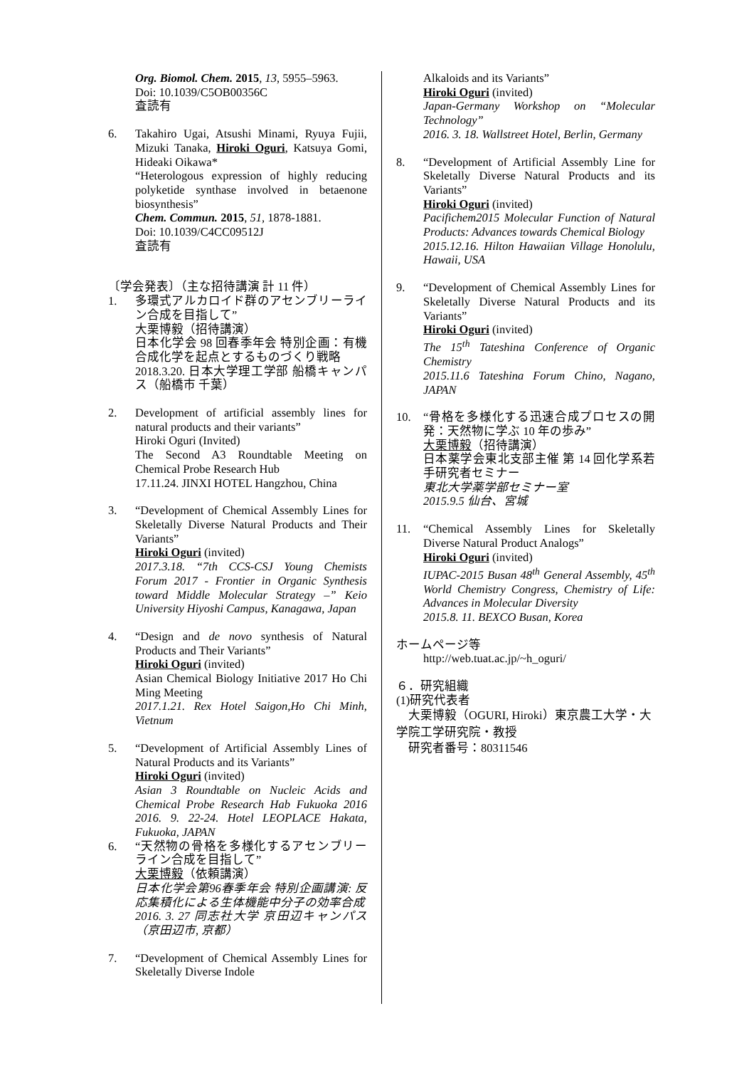Org. Biomol. Chem. 2015, 13, 5955–5963.
Doi: 10.1039/C5OB00356C
査読有
6. Takahiro Ugai, Atsushi Minami, Ryuya Fujii, Mizuki Tanaka, Hiroki Oguri, Katsuya Gomi, Hideaki Oikawa*
“Heterologous expression of highly reducing polyketide synthase involved in betaenone biosynthesis”
Chem. Commun. 2015, 51, 1878-1881.
Doi: 10.1039/C4CC09512J
査読有
〔学会発表〕（主な招待講演 計 11 件）
1. 多環式アルカロイド群のアセンブリーライン合成を目指して”
大栗博毅（招待講演）
日本化学会 98 回春季年会 特別企画：有機合成化学を起点とするものづくり戦略
2018.3.20. 日本大学理工学部 船橋キャンパス（船橋市 千葉）
2. Development of artificial assembly lines for natural products and their variants”
Hiroki Oguri (Invited)
The Second A3 Roundtable Meeting on Chemical Probe Research Hub
17.11.24. JINXI HOTEL Hangzhou, China
3. “Development of Chemical Assembly Lines for Skeletally Diverse Natural Products and Their Variants”
Hiroki Oguri (invited)
2017.3.18. “7th CCS-CSJ Young Chemists Forum 2017 - Frontier in Organic Synthesis toward Middle Molecular Strategy –” Keio University Hiyoshi Campus, Kanagawa, Japan
4. “Design and de novo synthesis of Natural Products and Their Variants”
Hiroki Oguri (invited)
Asian Chemical Biology Initiative 2017 Ho Chi Ming Meeting
2017.1.21. Rex Hotel Saigon,Ho Chi Minh, Vietnum
5. “Development of Artificial Assembly Lines of Natural Products and its Variants”
Hiroki Oguri (invited)
Asian 3 Roundtable on Nucleic Acids and Chemical Probe Research Hab Fukuoka 2016 2016. 9. 22-24. Hotel LEOPLACE Hakata, Fukuoka, JAPAN
6. “天然物の骨格を多様化するアセンブリーライン合成を目指して”
大栗博毅（依頼講演）
日本化学会第96春季年会 特別企画講演: 反応集積化による生体機能中分子の効率合成
2016. 3. 27 同志社大学 京田辺キャンパス（京田辺市, 京都）
7. “Development of Chemical Assembly Lines for Skeletally Diverse Indole
Alkaloids and its Variants”
Hiroki Oguri (invited)
Japan-Germany Workshop on “Molecular Technology”
2016. 3. 18. Wallstreet Hotel, Berlin, Germany
8. “Development of Artificial Assembly Line for Skeletally Diverse Natural Products and its Variants”
Hiroki Oguri (invited)
Pacifichem2015 Molecular Function of Natural Products: Advances towards Chemical Biology
2015.12.16. Hilton Hawaiian Village Honolulu, Hawaii, USA
9. “Development of Chemical Assembly Lines for Skeletally Diverse Natural Products and its Variants”
Hiroki Oguri (invited)
The 15<sup>th</sup> Tateshina Conference of Organic Chemistry
2015.11.6 Tateshina Forum Chino, Nagano, JAPAN
10. “骨格を多様化する迅速合成プロセスの開発：天然物に学ぶ 10 年の歩み”
大栗博毅（招待講演）
日本薬学会東北支部主催 第 14 回化学系若手研究者セミナー
東北大学薬学部セミナー室
2015.9.5 仙台、宮城
11. “Chemical Assembly Lines for Skeletally Diverse Natural Product Analogs”
Hiroki Oguri (invited)
IUPAC-2015 Busan 48<sup>th</sup> General Assembly, 45<sup>th</sup> World Chemistry Congress, Chemistry of Life: Advances in Molecular Diversity
2015.8. 11. BEXCO Busan, Korea
ホームページ等
http://web.tuat.ac.jp/~h_oguri/
６．研究組織
(1)研究代表者
　大栗博毅（OGURI, Hiroki）東京農工大学・大学院工学研究院・教授
　研究者番号：80311546